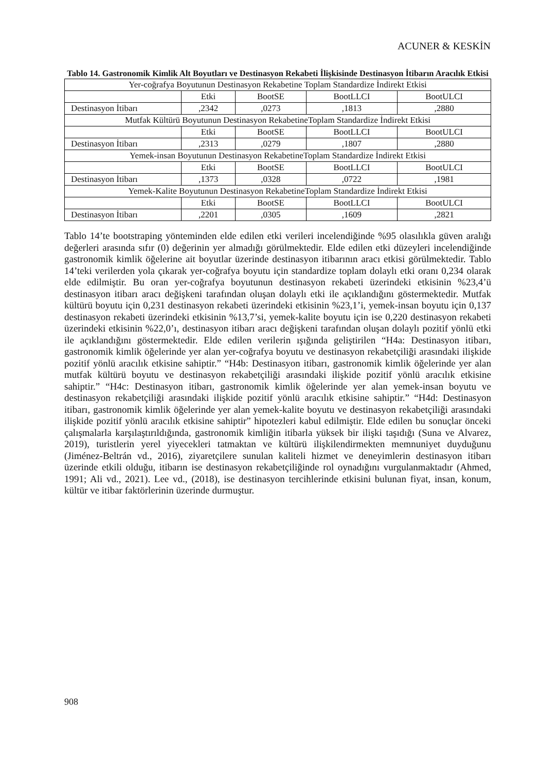ACUNER & KESKİN
Tablo 14. Gastronomik Kimlik Alt Boyutları ve Destinasyon Rekabeti İlişkisinde Destinasyon İtibarın Aracılık Etkisi
| Yer-coğrafya Boyutunun Destinasyon Rekabetine Toplam Standardize İndirekt Etkisi | | | | |
| | Etki | BootSE | BootLLCI | BootULCI |
| Destinasyon İtibarı | ,2342 | ,0273 | ,1813 | ,2880 |
| Mutfak Kültürü Boyutunun Destinasyon RekabetineToplam Standardize İndirekt Etkisi | | | | |
| | Etki | BootSE | BootLLCI | BootULCI |
| Destinasyon İtibarı | ,2313 | ,0279 | ,1807 | ,2880 |
| Yemek-insan Boyutunun Destinasyon RekabetineToplam Standardize İndirekt Etkisi | | | | |
| | Etki | BootSE | BootLLCI | BootULCI |
| Destinasyon İtibarı | ,1373 | ,0328 | ,0722 | ,1981 |
| Yemek-Kalite Boyutunun Destinasyon RekabetineToplam Standardize İndirekt Etkisi | | | | |
| | Etki | BootSE | BootLLCI | BootULCI |
| Destinasyon İtibarı | ,2201 | ,0305 | ,1609 | ,2821 |
Tablo 14’te bootstraping yönteminden elde edilen etki verileri incelendiğinde %95 olasılıkla güven aralığı değerleri arasında sıfır (0) değerinin yer almadığı görülmektedir. Elde edilen etki düzeyleri incelendiğinde gastronomik kimlik öğelerine ait boyutlar üzerinde destinasyon itibarının aracı etkisi görülmektedir. Tablo 14’teki verilerden yola çıkarak yer-coğrafya boyutu için standardize toplam dolaylı etki oranı 0,234 olarak elde edilmiştir. Bu oran yer-coğrafya boyutunun destinasyon rekabeti üzerindeki etkisinin %23,4’ü destinasyon itibarı aracı değişkeni tarafından oluşan dolaylı etki ile açıklandığını göstermektedir. Mutfak kültürü boyutu için 0,231 destinasyon rekabeti üzerindeki etkisinin %23,1’i, yemek-insan boyutu için 0,137 destinasyon rekabeti üzerindeki etkisinin %13,7’si, yemek-kalite boyutu için ise 0,220 destinasyon rekabeti üzerindeki etkisinin %22,0’ı, destinasyon itibarı aracı değişkeni tarafından oluşan dolaylı pozitif yönlü etki ile açıklandığını göstermektedir. Elde edilen verilerin ışığında geliştirilen “H4a: Destinasyon itibarı, gastronomik kimlik öğelerinde yer alan yer-coğrafya boyutu ve destinasyon rekabetçiliği arasındaki ilişkide pozitif yönlü aracılık etkisine sahiptir.” “H4b: Destinasyon itibarı, gastronomik kimlik öğelerinde yer alan mutfak kültürü boyutu ve destinasyon rekabetçiliği arasındaki ilişkide pozitif yönlü aracılık etkisine sahiptir.” “H4c: Destinasyon itibarı, gastronomik kimlik öğelerinde yer alan yemek-insan boyutu ve destinasyon rekabetçiliği arasındaki ilişkide pozitif yönlü aracılık etkisine sahiptir.” “H4d: Destinasyon itibarı, gastronomik kimlik öğelerinde yer alan yemek-kalite boyutu ve destinasyon rekabetçiliği arasındaki ilişkide pozitif yönlü aracılık etkisine sahiptir” hipotezleri kabul edilmiştir. Elde edilen bu sonuçlar önceki çalışmalarla karşılaştırıldığında, gastronomik kimliğin itibarla yüksek bir ilişki taşıdığı (Suna ve Alvarez, 2019), turistlerin yerel yiyecekleri tatmaktan ve kültürü ilişkilendirmekten memnuniyet duyduğunu (Jiménez-Beltrán vd., 2016), ziyaretçilere sunulan kaliteli hizmet ve deneyimlerin destinasyon itibarı üzerinde etkili olduğu, itibarın ise destinasyon rekabetçiliğinde rol oynadığını vurgulanmaktadır (Ahmed, 1991; Ali vd., 2021). Lee vd., (2018), ise destinasyon tercihlerinde etkisini bulunan fiyat, insan, konum, kültür ve itibar faktörlerinin üzerinde durmuştur.
908